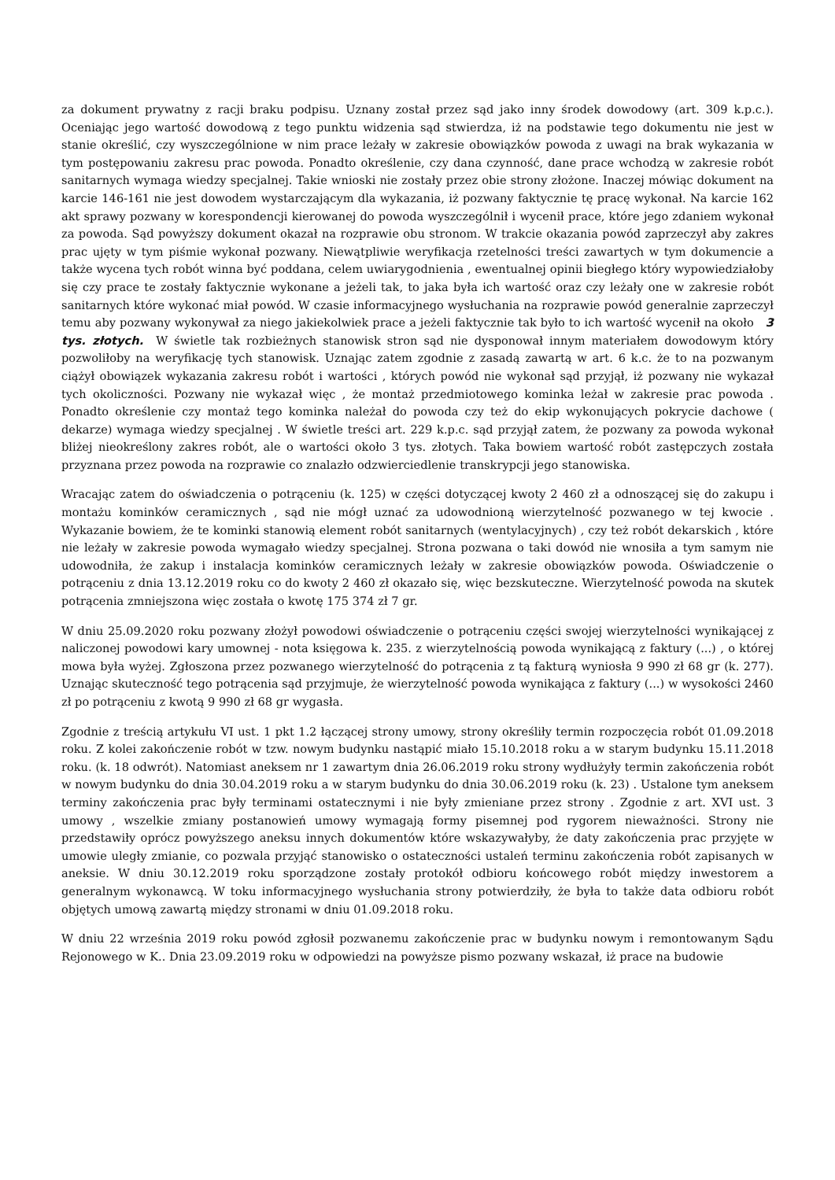za dokument prywatny z racji braku podpisu. Uznany został przez sąd jako inny środek dowodowy (art. 309 k.p.c.). Oceniając jego wartość dowodową z tego punktu widzenia sąd stwierdza, iż na podstawie tego dokumentu nie jest w stanie określić, czy wyszczególnione w nim prace leżały w zakresie obowiązków powoda z uwagi na brak wykazania w tym postępowaniu zakresu prac powoda. Ponadto określenie, czy dana czynność, dane prace wchodzą w zakresie robót sanitarnych wymaga wiedzy specjalnej. Takie wnioski nie zostały przez obie strony złożone. Inaczej mówiąc dokument na karcie 146-161 nie jest dowodem wystarczającym dla wykazania, iż pozwany faktycznie tę pracę wykonał. Na karcie 162 akt sprawy pozwany w korespondencji kierowanej do powoda wyszczególnił i wycenił prace, które jego zdaniem wykonał za powoda. Sąd powyższy dokument okazał na rozprawie obu stronom. W trakcie okazania powód zaprzeczył aby zakres prac ujęty w tym piśmie wykonał pozwany. Niewątpliwie weryfikacja rzetelności treści zawartych w tym dokumencie a także wycena tych robót winna być poddana, celem uwiarygodnienia , ewentualnej opinii biegłego który wypowiedziałoby się czy prace te zostały faktycznie wykonane a jeżeli tak, to jaka była ich wartość oraz czy leżały one w zakresie robót sanitarnych które wykonać miał powód. W czasie informacyjnego wysłuchania na rozprawie powód generalnie zaprzeczył temu aby pozwany wykonywał za niego jakiekolwiek prace a jeżeli faktycznie tak było to ich wartość wycenił na około 3 tys. złotych. W świetle tak rozbieżnych stanowisk stron sąd nie dysponował innym materiałem dowodowym który pozwoliłoby na weryfikację tych stanowisk. Uznając zatem zgodnie z zasadą zawartą w art. 6 k.c. że to na pozwanym ciążył obowiązek wykazania zakresu robót i wartości , których powód nie wykonał sąd przyjął, iż pozwany nie wykazał tych okoliczności. Pozwany nie wykazał więc , że montaż przedmiotowego kominka leżał w zakresie prac powoda . Ponadto określenie czy montaż tego kominka należał do powoda czy też do ekip wykonujących pokrycie dachowe ( dekarze) wymaga wiedzy specjalnej . W świetle treści art. 229 k.p.c. sąd przyjął zatem, że pozwany za powoda wykonał bliżej nieokreślony zakres robót, ale o wartości około 3 tys. złotych. Taka bowiem wartość robót zastępczych została przyznana przez powoda na rozprawie co znalazło odzwierciedlenie transkrypcji jego stanowiska.
Wracając zatem do oświadczenia o potrąceniu (k. 125) w części dotyczącej kwoty 2 460 zł a odnoszącej się do zakupu i montażu kominków ceramicznych , sąd nie mógł uznać za udowodnioną wierzytelność pozwanego w tej kwocie . Wykazanie bowiem, że te kominki stanowią element robót sanitarnych (wentylacyjnych) , czy też robót dekarskich , które nie leżały w zakresie powoda wymagało wiedzy specjalnej. Strona pozwana o taki dowód nie wnosiła a tym samym nie udowodniła, że zakup i instalacja kominków ceramicznych leżały w zakresie obowiązków powoda. Oświadczenie o potrąceniu z dnia 13.12.2019 roku co do kwoty 2 460 zł okazało się, więc bezskuteczne. Wierzytelność powoda na skutek potrącenia zmniejszona więc została o kwotę 175 374 zł 7 gr.
W dniu 25.09.2020 roku pozwany złożył powodowi oświadczenie o potrąceniu części swojej wierzytelności wynikającej z naliczonej powodowi kary umownej - nota księgowa k. 235. z wierzytelnością powoda wynikającą z faktury (...) , o której mowa była wyżej. Zgłoszona przez pozwanego wierzytelność do potrącenia z tą fakturą wyniosła 9 990 zł 68 gr (k. 277). Uznając skuteczność tego potrącenia sąd przyjmuje, że wierzytelność powoda wynikająca z faktury (...) w wysokości 2460 zł po potrąceniu z kwotą 9 990 zł 68 gr wygasła.
Zgodnie z treścią artykułu VI ust. 1 pkt 1.2 łączącej strony umowy, strony określiły termin rozpoczęcia robót 01.09.2018 roku. Z kolei zakończenie robót w tzw. nowym budynku nastąpić miało 15.10.2018 roku a w starym budynku 15.11.2018 roku. (k. 18 odwrót). Natomiast aneksem nr 1 zawartym dnia 26.06.2019 roku strony wydłużyły termin zakończenia robót w nowym budynku do dnia 30.04.2019 roku a w starym budynku do dnia 30.06.2019 roku (k. 23) . Ustalone tym aneksem terminy zakończenia prac były terminami ostatecznymi i nie były zmieniane przez strony . Zgodnie z art. XVI ust. 3 umowy , wszelkie zmiany postanowień umowy wymagają formy pisemnej pod rygorem nieważności. Strony nie przedstawiły oprócz powyższego aneksu innych dokumentów które wskazywałyby, że daty zakończenia prac przyjęte w umowie uległy zmianie, co pozwala przyjąć stanowisko o ostateczności ustaleń terminu zakończenia robót zapisanych w aneksie. W dniu 30.12.2019 roku sporządzone zostały protokół odbioru końcowego robót między inwestorem a generalnym wykonawcą. W toku informacyjnego wysłuchania strony potwierdziły, że była to także data odbioru robót objętych umową zawartą między stronami w dniu 01.09.2018 roku.
W dniu 22 września 2019 roku powód zgłosił pozwanemu zakończenie prac w budynku nowym i remontowanym Sądu Rejonowego w K.. Dnia 23.09.2019 roku w odpowiedzi na powyższe pismo pozwany wskazał, iż prace na budowie